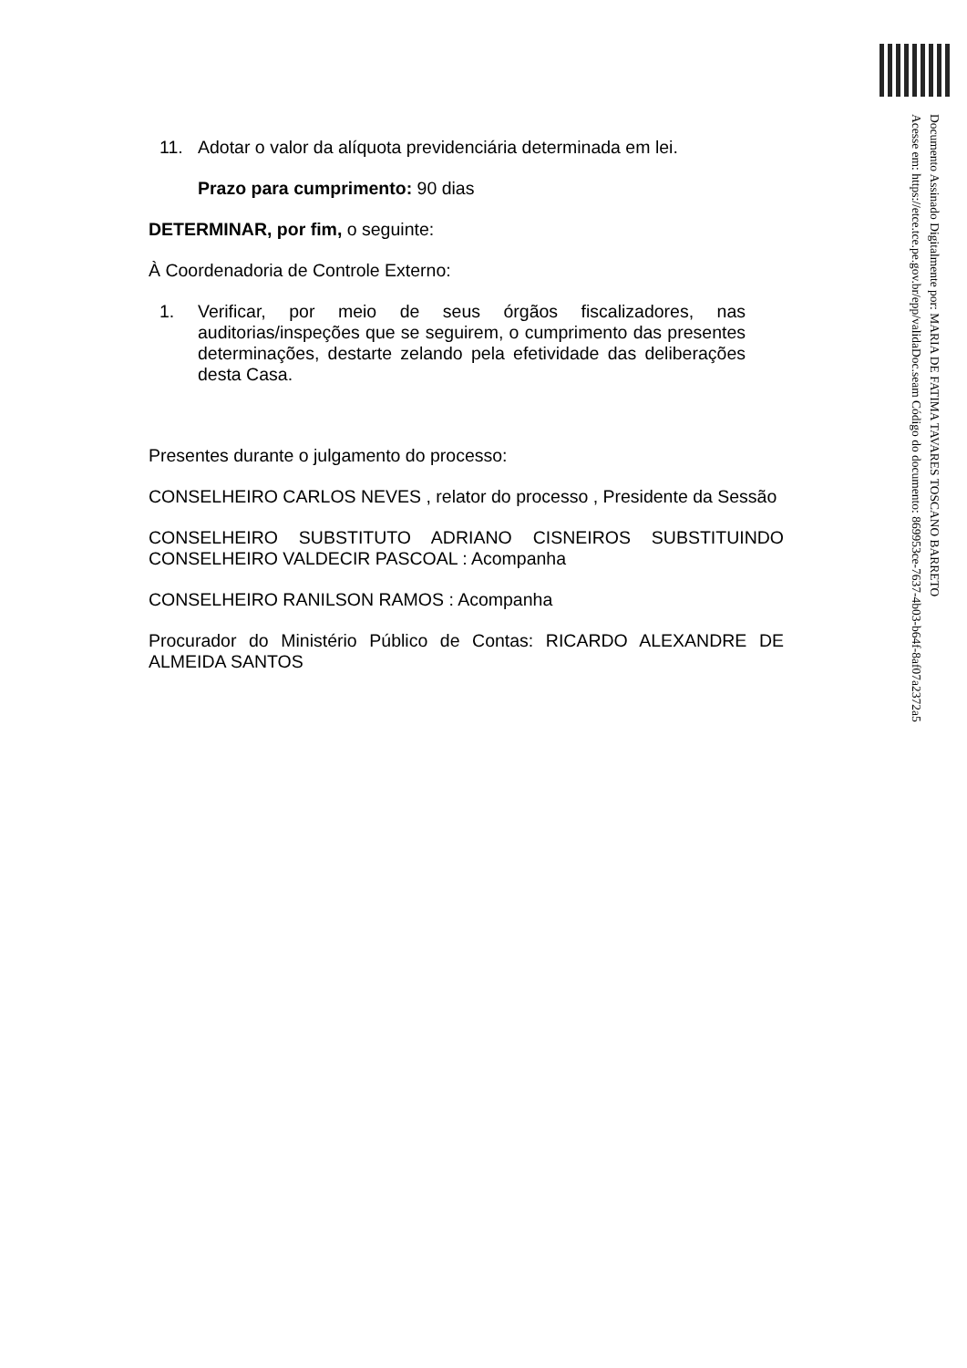Documento Assinado Digitalmente por: MARIA DE FATIMA TAVARES TOSCANO BARRETO
Acesse em: https://etce.tce.pe.gov.br/epp/validaDoc.seam Código do documento: 869953ce-7637-4b03-b64f-8af07a2372a5
11. Adotar o valor da alíquota previdenciária determinada em lei.
Prazo para cumprimento: 90 dias
DETERMINAR, por fim, o seguinte:
À Coordenadoria de Controle Externo:
1. Verificar, por meio de seus órgãos fiscalizadores, nas auditorias/inspeções que se seguirem, o cumprimento das presentes determinações, destarte zelando pela efetividade das deliberações desta Casa.
Presentes durante o julgamento do processo:
CONSELHEIRO CARLOS NEVES , relator do processo , Presidente da Sessão
CONSELHEIRO SUBSTITUTO ADRIANO CISNEIROS SUBSTITUINDO CONSELHEIRO VALDECIR PASCOAL : Acompanha
CONSELHEIRO RANILSON RAMOS : Acompanha
Procurador do Ministério Público de Contas: RICARDO ALEXANDRE DE ALMEIDA SANTOS